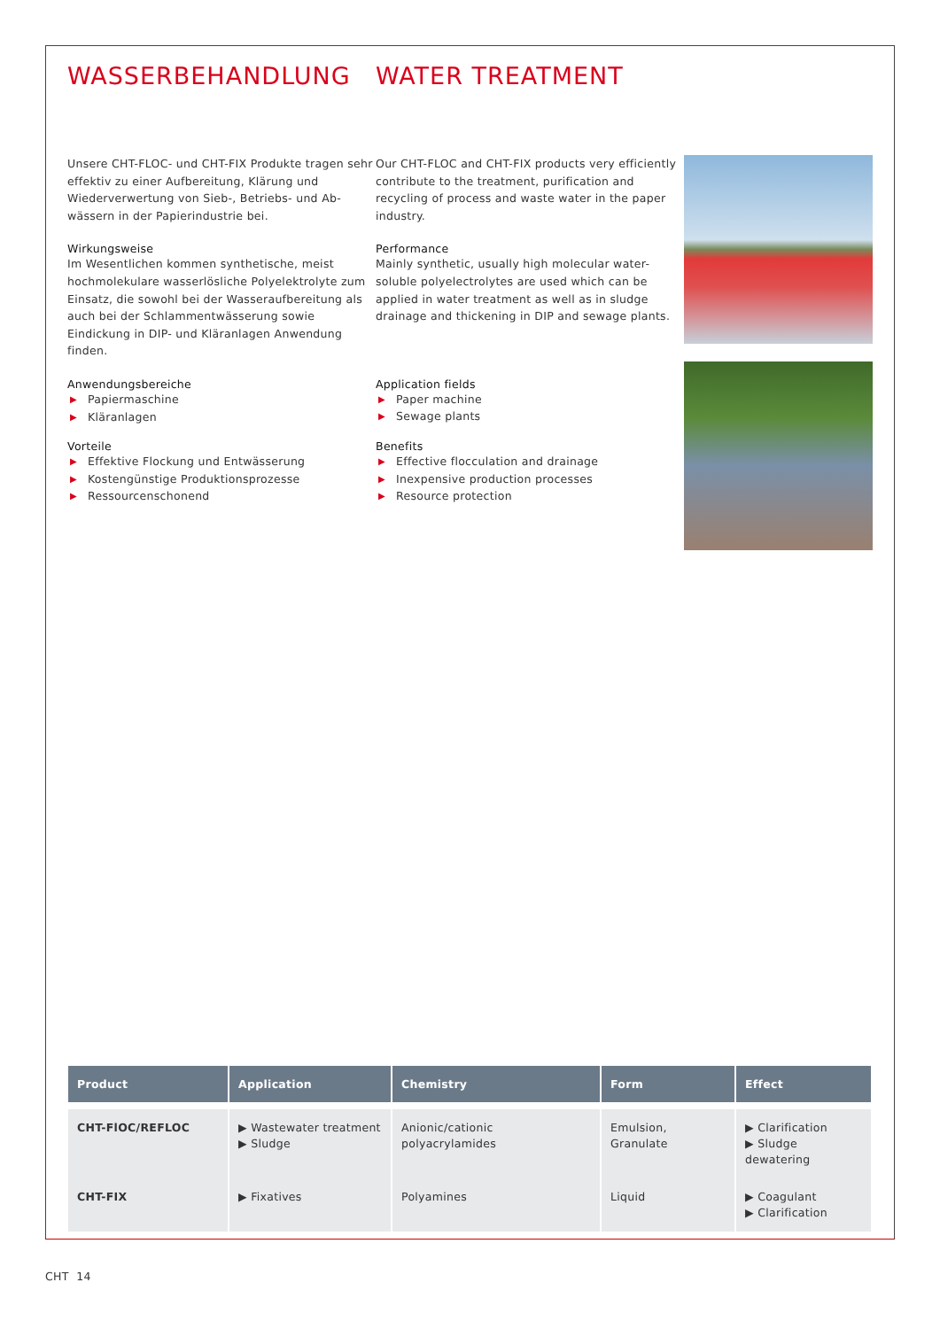WASSERBEHANDLUNG WATER TREATMENT
Unsere CHT-FLOC- und CHT-FIX Produkte tragen sehr effektiv zu einer Aufbereitung, Klärung und Wiederverwertung von Sieb-, Betriebs- und Ab­wässern in der Papierindustrie bei.
Wirkungsweise
Im Wesentlichen kommen synthetische, meist hochmolekulare wasserlösliche Polyelektrolyte zum Einsatz, die sowohl bei der Wasseraufberei­tung als auch bei der Schlammentwässerung sowie Eindickung in DIP- und Kläranlagen An­wendung finden.
Anwendungsbereiche
▶ Papiermaschine
▶ Kläranlagen
Vorteile
▶ Effektive Flockung und Entwässerung
▶ Kostengünstige Produktionsprozesse
▶ Ressourcenschonend
Our CHT-FLOC and CHT-FIX products very efficiently contribute to the treatment, purification and recycling of process and waste water in the paper industry.
Performance
Mainly synthetic, usually high molecular water-soluble polyelectrolytes are used which can be applied in water treatment as well as in sludge drainage and thickening in DIP and sewage plants.
Application fields
▶ Paper machine
▶ Sewage plants
Benefits
▶ Effective flocculation and drainage
▶ Inexpensive production processes
▶ Resource protection
| Product | Application | Chemistry | Form | Effect |
| --- | --- | --- | --- | --- |
| CHT-FlOC/REFLOC | ▶ Wastewater treatment ▶ Sludge | Anionic/cationic polyacrylamides | Emulsion, Granulate | ▶ Clarification ▶ Sludge dewatering |
| CHT-FIX | ▶ Fixatives | Polyamines | Liquid | ▶ Coagulant ▶ Clarification |
CHT 14